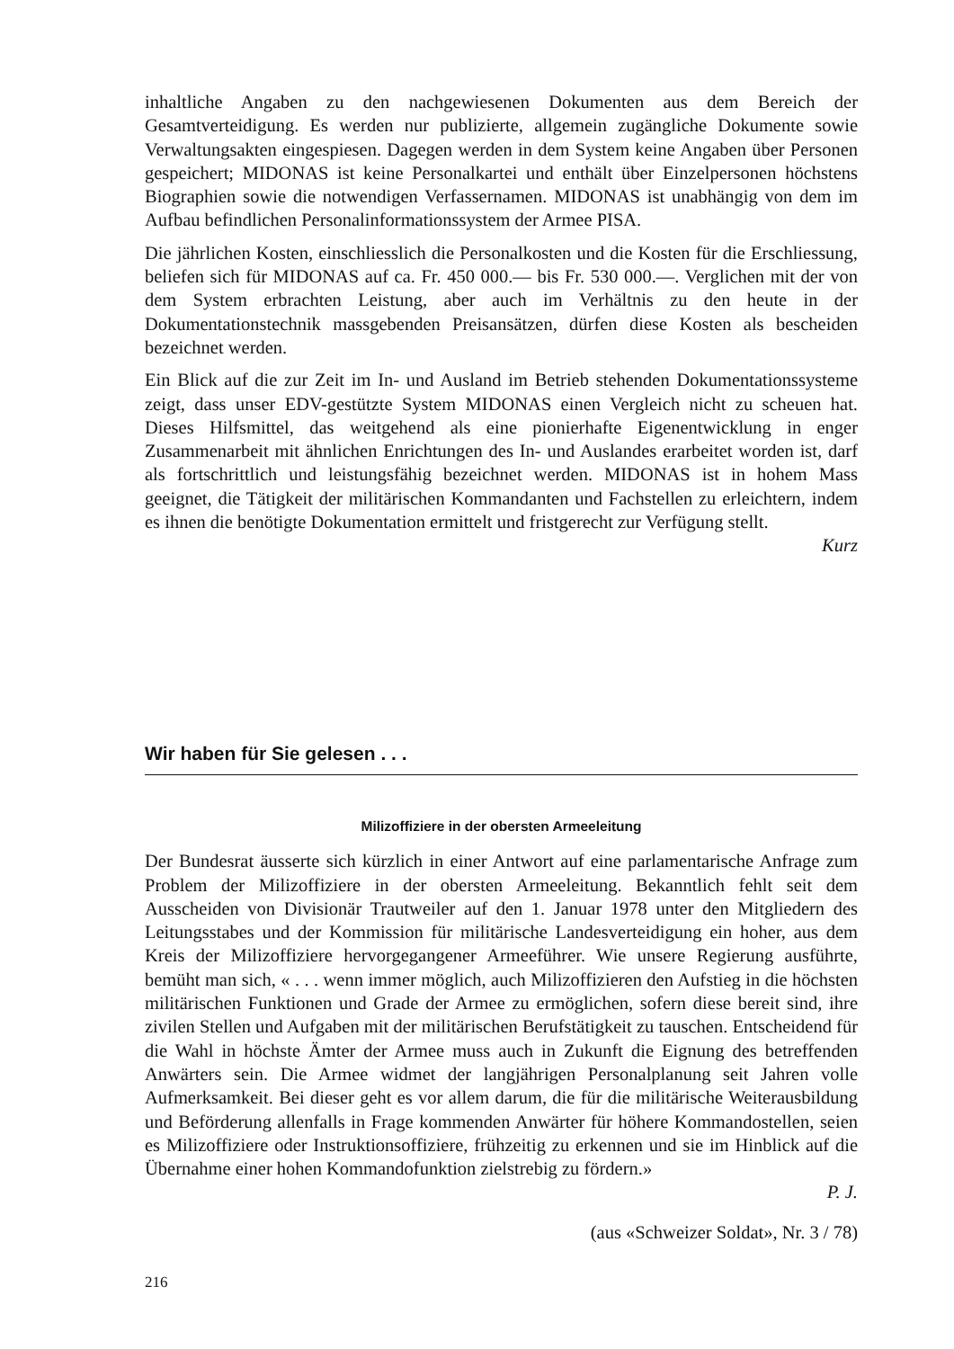inhaltliche Angaben zu den nachgewiesenen Dokumenten aus dem Bereich der Gesamtverteidigung. Es werden nur publizierte, allgemein zugängliche Dokumente sowie Verwaltungsakten eingespiesen. Dagegen werden in dem System keine Angaben über Personen gespeichert; MIDONAS ist keine Personalkartei und enthält über Einzelpersonen höchstens Biographien sowie die notwendigen Verfassernamen. MIDONAS ist unabhängig von dem im Aufbau befindlichen Personalinformationssystem der Armee PISA.
Die jährlichen Kosten, einschliesslich die Personalkosten und die Kosten für die Erschliessung, beliefen sich für MIDONAS auf ca. Fr. 450 000.— bis Fr. 530 000.—. Verglichen mit der von dem System erbrachten Leistung, aber auch im Verhältnis zu den heute in der Dokumentationstechnik massgebenden Preisansätzen, dürfen diese Kosten als bescheiden bezeichnet werden.
Ein Blick auf die zur Zeit im In- und Ausland im Betrieb stehenden Dokumentationssysteme zeigt, dass unser EDV-gestützte System MIDONAS einen Vergleich nicht zu scheuen hat. Dieses Hilfsmittel, das weitgehend als eine pionierhafte Eigenentwicklung in enger Zusammenarbeit mit ähnlichen Enrichtungen des In- und Auslandes erarbeitet worden ist, darf als fortschrittlich und leistungsfähig bezeichnet werden. MIDONAS ist in hohem Mass geeignet, die Tätigkeit der militärischen Kommandanten und Fachstellen zu erleichtern, indem es ihnen die benötigte Dokumentation ermittelt und fristgerecht zur Verfügung stellt.
Kurz
Wir haben für Sie gelesen . . .
Milizoffiziere in der obersten Armeeleitung
Der Bundesrat äusserte sich kürzlich in einer Antwort auf eine parlamentarische Anfrage zum Problem der Milizoffiziere in der obersten Armeeleitung. Bekanntlich fehlt seit dem Ausscheiden von Divisionär Trautweiler auf den 1. Januar 1978 unter den Mitgliedern des Leitungsstabes und der Kommission für militärische Landesverteidigung ein hoher, aus dem Kreis der Milizoffiziere hervorgegangener Armeeführer. Wie unsere Regierung ausführte, bemüht man sich, « . . . wenn immer möglich, auch Milizoffizieren den Aufstieg in die höchsten militärischen Funktionen und Grade der Armee zu ermöglichen, sofern diese bereit sind, ihre zivilen Stellen und Aufgaben mit der militärischen Berufstätigkeit zu tauschen. Entscheidend für die Wahl in höchste Ämter der Armee muss auch in Zukunft die Eignung des betreffenden Anwärters sein. Die Armee widmet der langjährigen Personalplanung seit Jahren volle Aufmerksamkeit. Bei dieser geht es vor allem darum, die für die militärische Weiterausbildung und Beförderung allenfalls in Frage kommenden Anwärter für höhere Kommandostellen, seien es Milizoffiziere oder Instruktionsoffiziere, frühzeitig zu erkennen und sie im Hinblick auf die Übernahme einer hohen Kommandofunktion zielstrebig zu fördern.»
P. J.
(aus «Schweizer Soldat», Nr. 3 / 78)
216